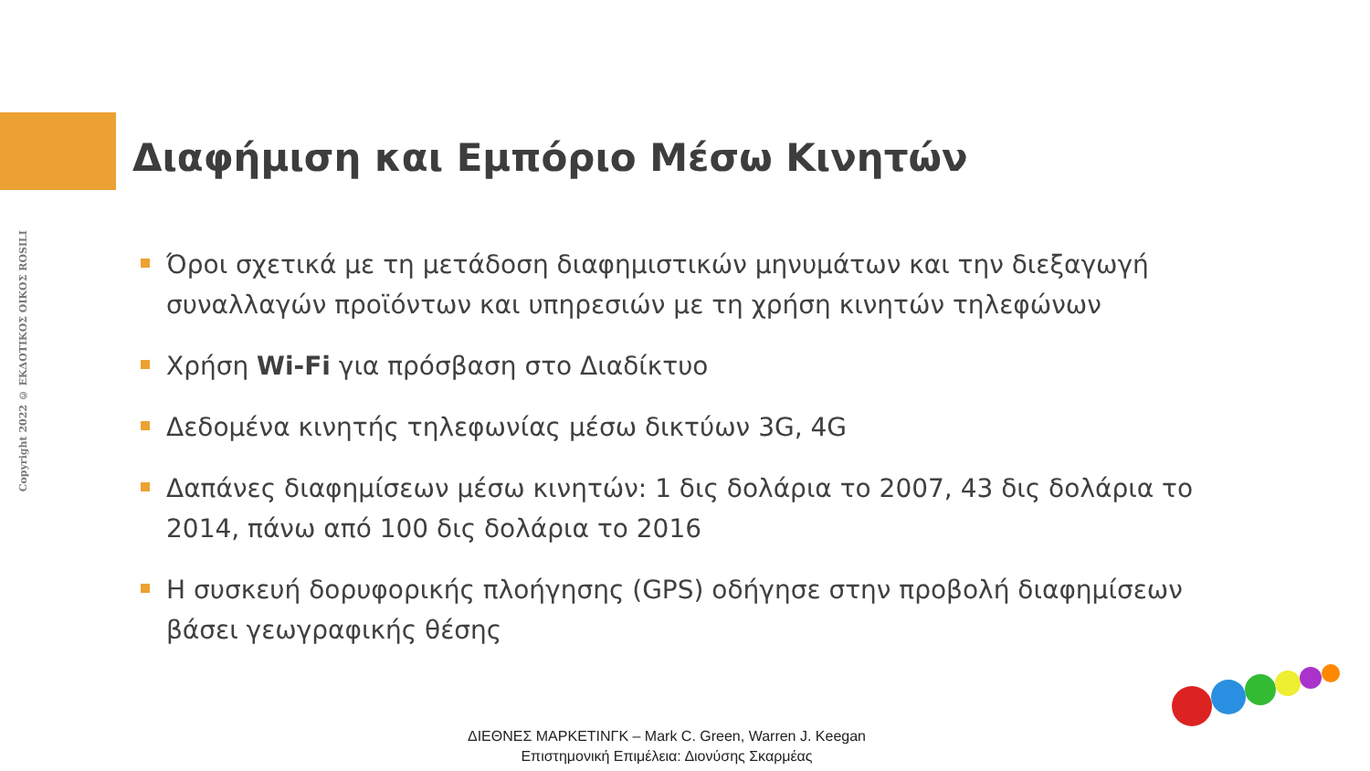Copyright 2022 © ΕΚΔΟΤΙΚΟΣ ΟΙΚΟΣ ROSILI
Διαφήμιση και Εμπόριο Μέσω Κινητών
Όροι σχετικά με τη μετάδοση διαφημιστικών μηνυμάτων και την διεξαγωγή συναλλαγών προϊόντων και υπηρεσιών με τη χρήση κινητών τηλεφώνων
Χρήση Wi-Fi για πρόσβαση στο Διαδίκτυο
Δεδομένα κινητής τηλεφωνίας μέσω δικτύων 3G, 4G
Δαπάνες διαφημίσεων μέσω κινητών: 1 δις δολάρια το 2007, 43 δις δολάρια το 2014, πάνω από 100 δις δολάρια το 2016
Η συσκευή δορυφορικής πλοήγησης (GPS) οδήγησε στην προβολή διαφημίσεων βάσει γεωγραφικής θέσης
ΔΙΕΘΝΕΣ ΜΑΡΚΕΤΙΝΓΚ – Mark C. Green, Warren J. Keegan
Επιστημονική Επιμέλεια: Διονύσης Σκαρμέας